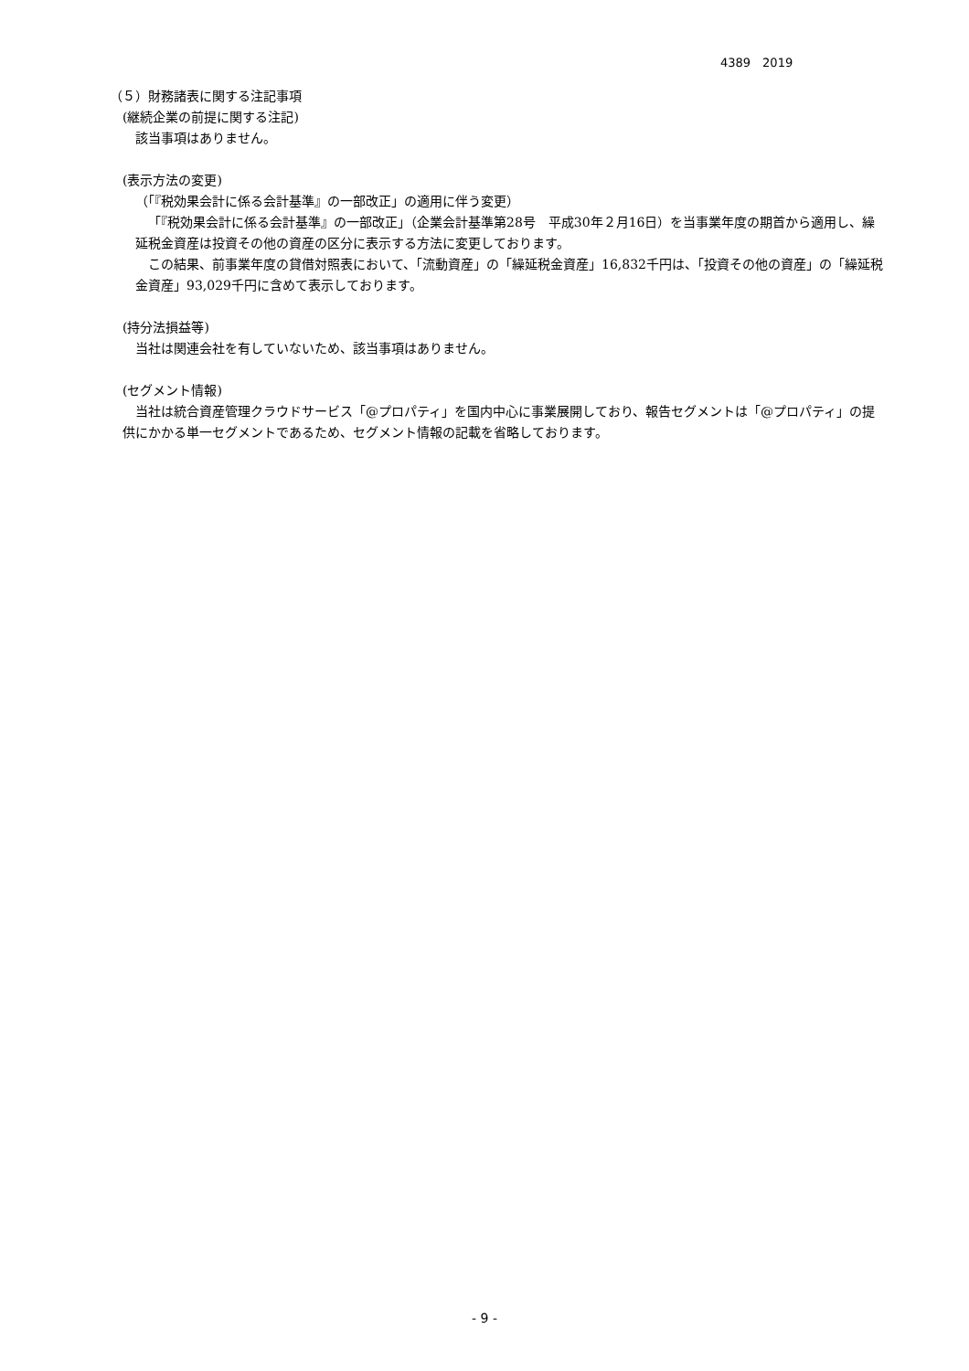4389　2019
（５）財務諸表に関する注記事項
(継続企業の前提に関する注記)
該当事項はありません。
(表示方法の変更)
（「『税効果会計に係る会計基準』の一部改正」の適用に伴う変更）
「『税効果会計に係る会計基準』の一部改正」（企業会計基準第28号　平成30年２月16日）を当事業年度の期首から適用し、繰延税金資産は投資その他の資産の区分に表示する方法に変更しております。
この結果、前事業年度の貸借対照表において、「流動資産」の「繰延税金資産」16,832千円は、「投資その他の資産」の「繰延税金資産」93,029千円に含めて表示しております。
(持分法損益等)
当社は関連会社を有していないため、該当事項はありません。
(セグメント情報)
当社は統合資産管理クラウドサービス「@プロパティ」を国内中心に事業展開しており、報告セグメントは「@プロパティ」の提供にかかる単一セグメントであるため、セグメント情報の記載を省略しております。
- 9 -